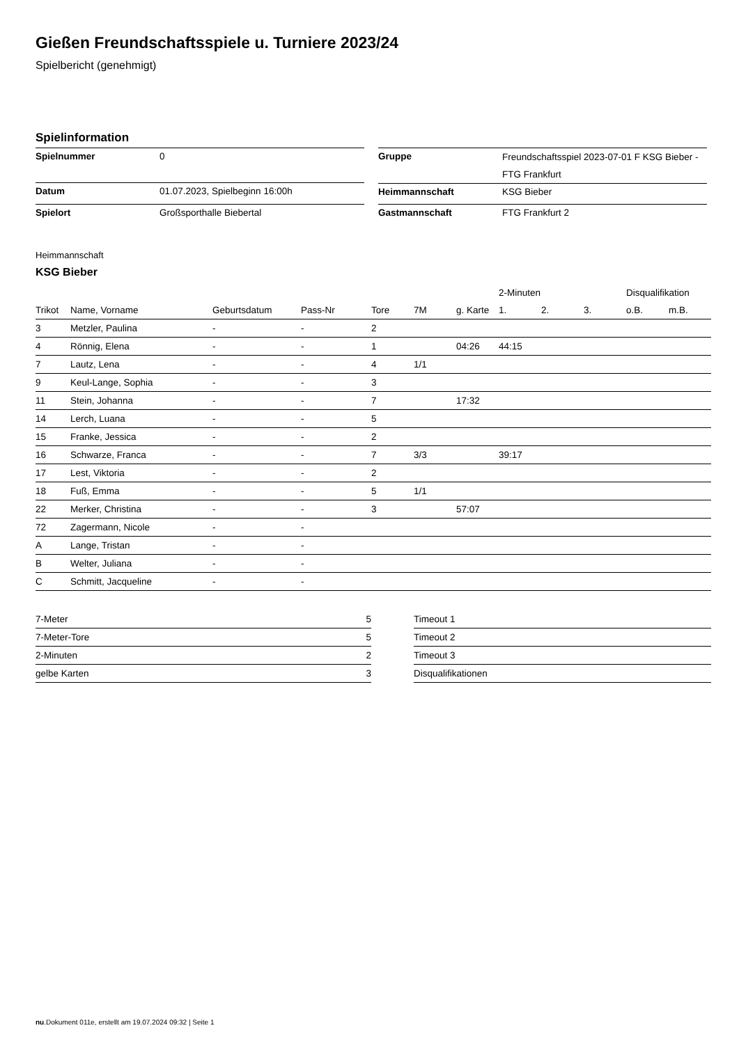Gießen Freundschaftsspiele u. Turniere 2023/24
Spielbericht (genehmigt)
Spielinformation
| Spielnummer | 0 |
| Datum | 01.07.2023, Spielbeginn 16:00h |
| Spielort | Großsporthalle Biebertal |
| Gruppe | Freundschaftsspiel 2023-07-01 F KSG Bieber - FTG Frankfurt |
| Heimmannschaft | KSG Bieber |
| Gastmannschaft | FTG Frankfurt 2 |
Heimmannschaft
KSG Bieber
| | | | | | | | 2-Minuten | | | Disqualifikation | |
| --- | --- | --- | --- | --- | --- | --- | --- | --- | --- | --- | --- |
| Trikot | Name, Vorname | Geburtsdatum | Pass-Nr | Tore | 7M | g. Karte | 1. | 2. | 3. | o.B. | m.B. |
| 3 | Metzler, Paulina | - | - | 2 | | | | | | | |
| 4 | Rönnig, Elena | - | - | 1 | | 04:26 | 44:15 | | | | |
| 7 | Lautz, Lena | - | - | 4 | 1/1 | | | | | | |
| 9 | Keul-Lange, Sophia | - | - | 3 | | | | | | | |
| 11 | Stein, Johanna | - | - | 7 | | 17:32 | | | | | |
| 14 | Lerch, Luana | - | - | 5 | | | | | | | |
| 15 | Franke, Jessica | - | - | 2 | | | | | | | |
| 16 | Schwarze, Franca | - | - | 7 | 3/3 | | 39:17 | | | | |
| 17 | Lest, Viktoria | - | - | 2 | | | | | | | |
| 18 | Fuß, Emma | - | - | 5 | 1/1 | | | | | | |
| 22 | Merker, Christina | - | - | 3 | | 57:07 | | | | | |
| 72 | Zagermann, Nicole | - | - | | | | | | | | |
| A | Lange, Tristan | - | - | | | | | | | | |
| B | Welter, Juliana | - | - | | | | | | | | |
| C | Schmitt, Jacqueline | - | - | | | | | | | | |
| 7-Meter | 5 |
| 7-Meter-Tore | 5 |
| 2-Minuten | 2 |
| gelbe Karten | 3 |
| Timeout 1 |
| Timeout 2 |
| Timeout 3 |
| Disqualifikationen |
nu.Dokument 011e, erstellt am 19.07.2024 09:32 | Seite 1